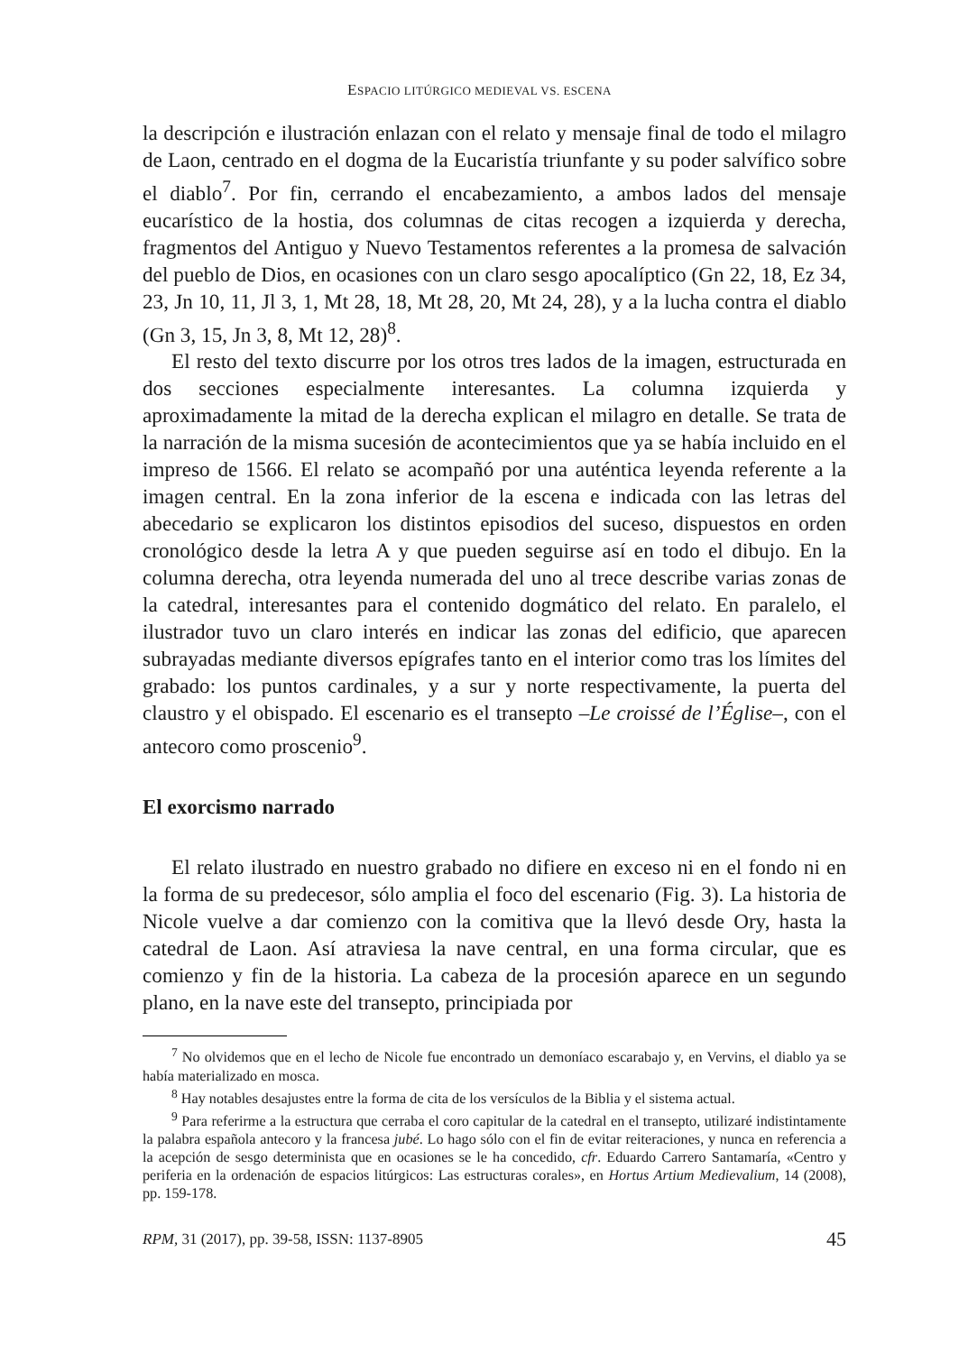ESPACIO LITÚRGICO MEDIEVAL VS. ESCENA
la descripción e ilustración enlazan con el relato y mensaje final de todo el milagro de Laon, centrado en el dogma de la Eucaristía triunfante y su poder salvífico sobre el diablo<sup>7</sup>. Por fin, cerrando el encabezamiento, a ambos lados del mensaje eucarístico de la hostia, dos columnas de citas recogen a izquierda y derecha, fragmentos del Antiguo y Nuevo Testamentos referentes a la promesa de salvación del pueblo de Dios, en ocasiones con un claro sesgo apocalíptico (Gn 22, 18, Ez 34, 23, Jn 10, 11, Jl 3, 1, Mt 28, 18, Mt 28, 20, Mt 24, 28), y a la lucha contra el diablo (Gn 3, 15, Jn 3, 8, Mt 12, 28)<sup>8</sup>.
El resto del texto discurre por los otros tres lados de la imagen, estructurada en dos secciones especialmente interesantes. La columna izquierda y aproximadamente la mitad de la derecha explican el milagro en detalle. Se trata de la narración de la misma sucesión de acontecimientos que ya se había incluido en el impreso de 1566. El relato se acompañó por una auténtica leyenda referente a la imagen central. En la zona inferior de la escena e indicada con las letras del abecedario se explicaron los distintos episodios del suceso, dispuestos en orden cronológico desde la letra A y que pueden seguirse así en todo el dibujo. En la columna derecha, otra leyenda numerada del uno al trece describe varias zonas de la catedral, interesantes para el contenido dogmático del relato. En paralelo, el ilustrador tuvo un claro interés en indicar las zonas del edificio, que aparecen subrayadas mediante diversos epígrafes tanto en el interior como tras los límites del grabado: los puntos cardinales, y a sur y norte respectivamente, la puerta del claustro y el obispado. El escenario es el transepto –Le croissé de l’Église–, con el antecoro como proscenio<sup>9</sup>.
El exorcismo narrado
El relato ilustrado en nuestro grabado no difiere en exceso ni en el fondo ni en la forma de su predecesor, sólo amplia el foco del escenario (Fig. 3). La historia de Nicole vuelve a dar comienzo con la comitiva que la llevó desde Ory, hasta la catedral de Laon. Así atraviesa la nave central, en una forma circular, que es comienzo y fin de la historia. La cabeza de la procesión aparece en un segundo plano, en la nave este del transepto, principiada por
<sup>7</sup> No olvidemos que en el lecho de Nicole fue encontrado un demoníaco escarabajo y, en Vervins, el diablo ya se había materializado en mosca.
<sup>8</sup> Hay notables desajustes entre la forma de cita de los versículos de la Biblia y el sistema actual.
<sup>9</sup> Para referirme a la estructura que cerraba el coro capitular de la catedral en el transepto, utilizaré indistintamente la palabra española antecoro y la francesa jubé. Lo hago sólo con el fin de evitar reiteraciones, y nunca en referencia a la acepción de sesgo determinista que en ocasiones se le ha concedido, cfr. Eduardo Carrero Santamaría, «Centro y periferia en la ordenación de espacios litúrgicos: Las estructuras corales», en Hortus Artium Medievalium, 14 (2008), pp. 159-178.
RPM, 31 (2017), pp. 39-58, ISSN: 1137-8905 45